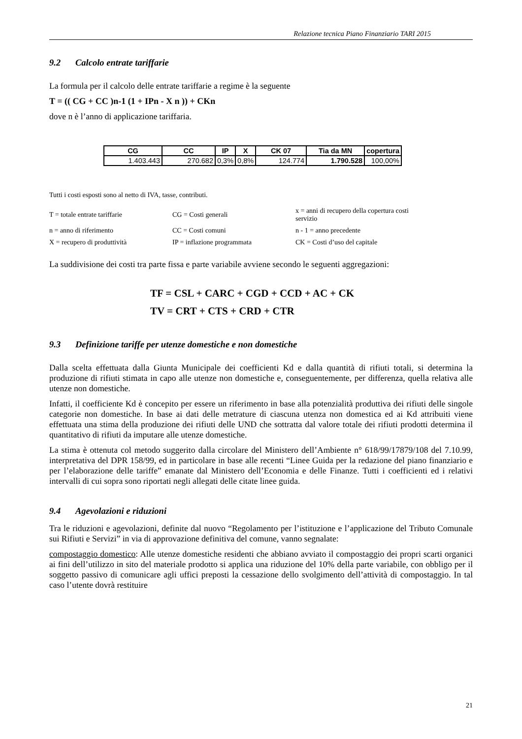Relazione tecnica Piano Finanziario TARI 2015
9.2 Calcolo entrate tariffarie
La formula per il calcolo delle entrate tariffarie a regime è la seguente
T = (( CG + CC )n-1 (1 + IPn - X n )) + CKn
dove n è l’anno di applicazione tariffaria.
| CG | CC | IP | X | CK 07 | Tia da MN | copertura |
| --- | --- | --- | --- | --- | --- | --- |
| 1.403.443 | 270.682 | 0,3% | 0,8% | 124.774 | 1.790.528 | 100,00% |
Tutti i costi esposti sono al netto di IVA, tasse, contributi.
| T = totale entrate tariffarie | CG = Costi generali | x = anni di recupero della copertura costi servizio |
| n = anno di riferimento | CC = Costi comuni | n - 1 = anno precedente |
| X = recupero di produttività | IP = inflazione programmata | CK = Costi d’uso del capitale |
La suddivisione dei costi tra parte fissa e parte variabile avviene secondo le seguenti aggregazioni:
TF = CSL + CARC + CGD + CCD + AC + CK
TV = CRT + CTS + CRD + CTR
9.3 Definizione tariffe per utenze domestiche e non domestiche
Dalla scelta effettuata dalla Giunta Municipale dei coefficienti Kd e dalla quantità di rifiuti totali, si determina la produzione di rifiuti stimata in capo alle utenze non domestiche e, conseguentemente, per differenza, quella relativa alle utenze non domestiche.
Infatti, il coefficiente Kd è concepito per essere un riferimento in base alla potenzialità produttiva dei rifiuti delle singole categorie non domestiche. In base ai dati delle metrature di ciascuna utenza non domestica ed ai Kd attribuiti viene effettuata una stima della produzione dei rifiuti delle UND che sottratta dal valore totale dei rifiuti prodotti determina il quantitativo di rifiuti da imputare alle utenze domestiche.
La stima è ottenuta col metodo suggerito dalla circolare del Ministero dell’Ambiente n° 618/99/17879/108 del 7.10.99, interpretativa del DPR 158/99, ed in particolare in base alle recenti “Linee Guida per la redazione del piano finanziario e per l’elaborazione delle tariffe” emanate dal Ministero dell’Economia e delle Finanze. Tutti i coefficienti ed i relativi intervalli di cui sopra sono riportati negli allegati delle citate linee guida.
9.4 Agevolazioni e riduzioni
Tra le riduzioni e agevolazioni, definite dal nuovo “Regolamento per l’istituzione e l’applicazione del Tributo Comunale sui Rifiuti e Servizi” in via di approvazione definitiva del comune, vanno segnalate:
compostaggio domestico: Alle utenze domestiche residenti che abbiano avviato il compostaggio dei propri scarti organici ai fini dell’utilizzo in sito del materiale prodotto si applica una riduzione del 10% della parte variabile, con obbligo per il soggetto passivo di comunicare agli uffici preposti la cessazione dello svolgimento dell’attività di compostaggio. In tal caso l’utente dovrà restituire
21